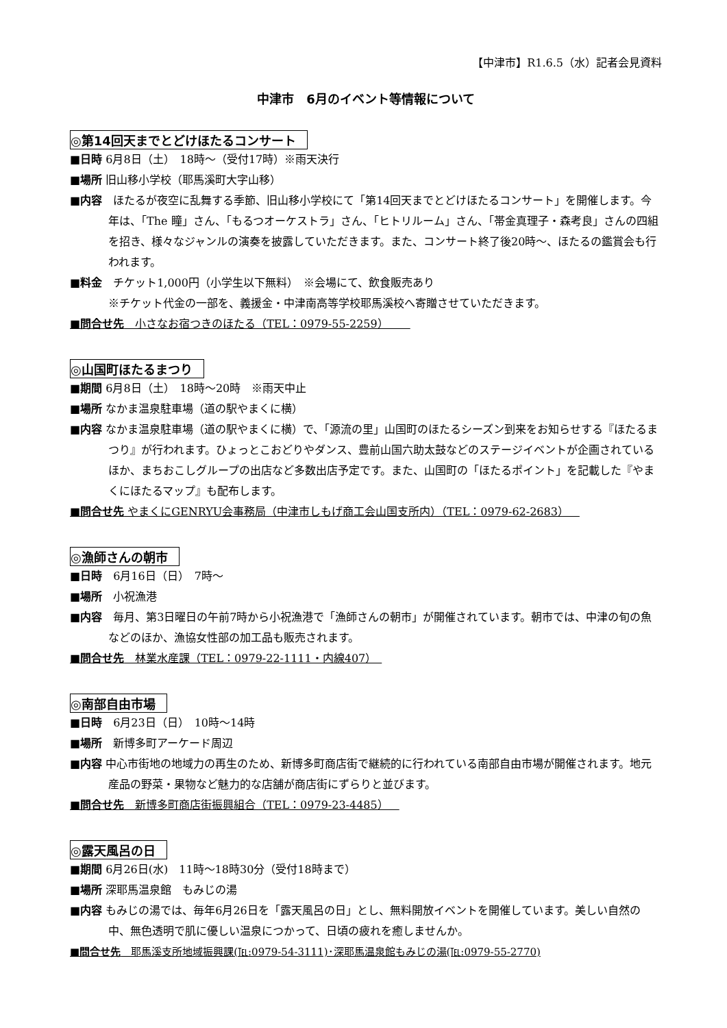【中津市】R1.6.5（水）記者会見資料
中津市　6月のイベント等情報について
◎第14回天までとどけほたるコンサート
■日時 6月8日（土）　18時～（受付17時）※雨天決行
■場所 旧山移小学校（耶馬溪町大字山移）
■内容　ほたるが夜空に乱舞する季節、旧山移小学校にて「第14回天までとどけほたるコンサート」を開催します。今年は、「The 瞳」さん、「もるつオーケストラ」さん、「ヒトリルーム」さん、「帯金真理子・森考良」さんの四組を招き、様々なジャンルの演奏を披露していただきます。また、コンサート終了後20時～、ほたるの鑑賞会も行われます。
■料金　チケット1,000円（小学生以下無料）　※会場にて、飲食販売あり
※チケット代金の一部を、義援金・中津南高等学校耶馬溪校へ寄贈させていただきます。
■問合せ先　小さなお宿つきのほたる（TEL：0979-55-2259）　　
◎山国町ほたるまつり
■期間 6月8日（土）　18時～20時　※雨天中止
■場所 なかま温泉駐車場（道の駅やまくに横）
■内容 なかま温泉駐車場（道の駅やまくに横）で、「源流の里」山国町のほたるシーズン到来をお知らせする『ほたるまつり』が行われます。ひょっとこおどりやダンス、豊前山国六助太鼓などのステージイベントが企画されているほか、まちおこしグループの出店など多数出店予定です。また、山国町の「ほたるポイント」を記載した『やまくにほたるマップ』も配布します。
■問合せ先 やまくにGENRYU会事務局（中津市しもげ商工会山国支所内）（TEL：0979-62-2683）　
◎漁師さんの朝市
■日時　6月16日（日）　7時～
■場所　小祝漁港
■内容　毎月、第3日曜日の午前7時から小祝漁港で「漁師さんの朝市」が開催されています。朝市では、中津の旬の魚などのほか、漁協女性部の加工品も販売されます。
■問合せ先　林業水産課（TEL：0979-22-1111・内線407）　
◎南部自由市場
■日時　6月23日（日）　10時～14時
■場所　新博多町アーケード周辺
■内容 中心市街地の地域力の再生のため、新博多町商店街で継続的に行われている南部自由市場が開催されます。地元産品の野菜・果物など魅力的な店舗が商店街にずらりと並びます。
■問合せ先　新博多町商店街振興組合（TEL：0979-23-4485）　
◎露天風呂の日
■期間 6月26日(水)　11時～18時30分（受付18時まで）
■場所 深耶馬温泉館　もみじの湯
■内容 もみじの湯では、毎年6月26日を「露天風呂の日」とし、無料開放イベントを開催しています。美しい自然の中、無色透明で肌に優しい温泉につかって、日頃の疲れを癒しませんか。
■問合せ先　耶馬溪支所地域振興課(℡:0979-54-3111)･深耶馬温泉館もみじの湯(℡:0979-55-2770)